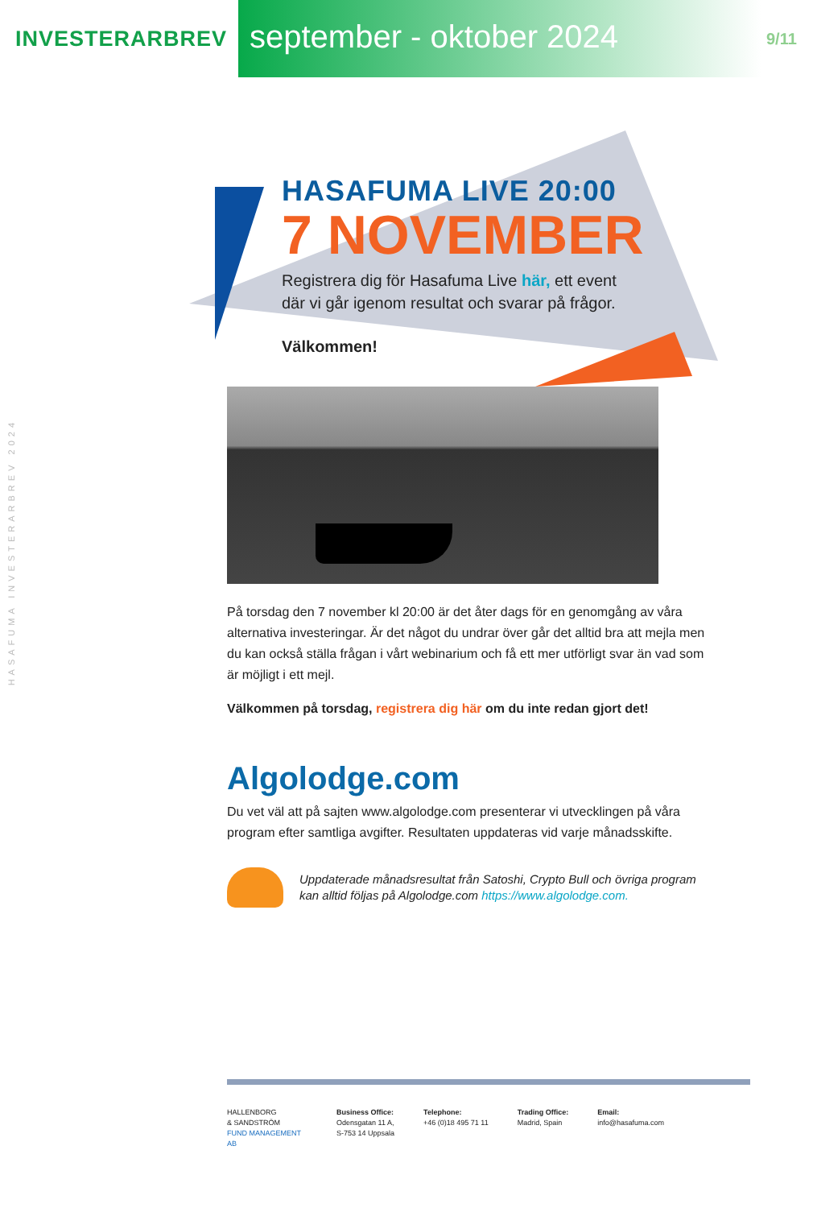INVESTERARBREV
september - oktober 2024
9/11
HASAFUMA INVESTERARBREV 2024
HASAFUMA LIVE 20:00
7 NOVEMBER
Registrera dig för Hasafuma Live här, ett event
där vi går igenom resultat och svarar på frågor.
Välkommen!
På torsdag den 7 november kl 20:00 är det åter dags för en genomgång av våra alternativa investeringar. Är det något du undrar över går det alltid bra att mejla men du kan också ställa frågan i vårt webinarium och få ett mer utförligt svar än vad som är möjligt i ett mejl.
Välkommen på torsdag, registrera dig här om du inte redan gjort det!
Algolodge.com
Du vet väl att på sajten www.algolodge.com presenterar vi utvecklingen på våra program efter samtliga avgifter. Resultaten uppdateras vid varje månadsskifte.
Uppdaterade månadsresultat från Satoshi, Crypto Bull och övriga program kan alltid följas på Algolodge.com https://www.algolodge.com.
HALLENBORG
& SANDSTRÖM
FUND MANAGEMENT AB
Business Office:
Odensgatan 11 A,
S-753 14 Uppsala
Telephone:
+46 (0)18 495 71 11
Trading Office:
Madrid, Spain
Email:
info@hasafuma.com